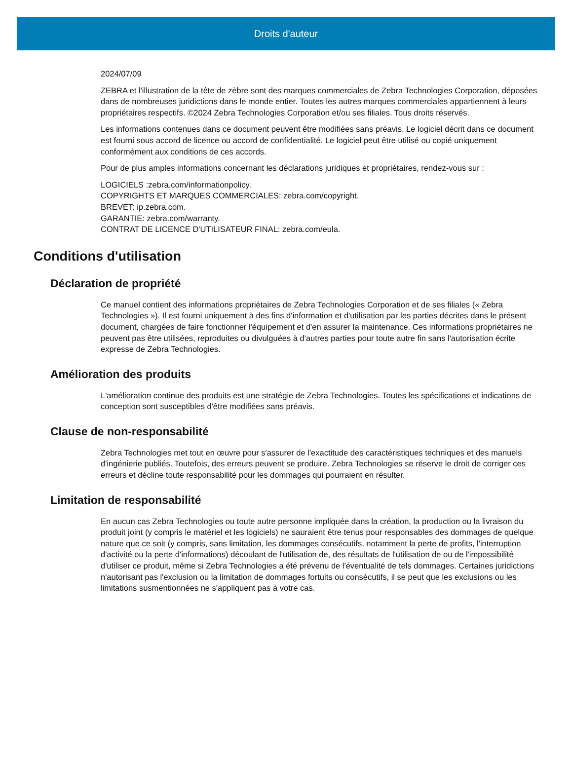Droits d'auteur
2024/07/09
ZEBRA et l'illustration de la tête de zèbre sont des marques commerciales de Zebra Technologies Corporation, déposées dans de nombreuses juridictions dans le monde entier. Toutes les autres marques commerciales appartiennent à leurs propriétaires respectifs. ©2024 Zebra Technologies Corporation et/ou ses filiales. Tous droits réservés.
Les informations contenues dans ce document peuvent être modifiées sans préavis. Le logiciel décrit dans ce document est fourni sous accord de licence ou accord de confidentialité. Le logiciel peut être utilisé ou copié uniquement conformément aux conditions de ces accords.
Pour de plus amples informations concernant les déclarations juridiques et propriétaires, rendez-vous sur :
LOGICIELS :zebra.com/informationpolicy.
COPYRIGHTS ET MARQUES COMMERCIALES: zebra.com/copyright.
BREVET: ip.zebra.com.
GARANTIE: zebra.com/warranty.
CONTRAT DE LICENCE D'UTILISATEUR FINAL: zebra.com/eula.
Conditions d'utilisation
Déclaration de propriété
Ce manuel contient des informations propriétaires de Zebra Technologies Corporation et de ses filiales (« Zebra Technologies »). Il est fourni uniquement à des fins d'information et d'utilisation par les parties décrites dans le présent document, chargées de faire fonctionner l'équipement et d'en assurer la maintenance. Ces informations propriétaires ne peuvent pas être utilisées, reproduites ou divulguées à d'autres parties pour toute autre fin sans l'autorisation écrite expresse de Zebra Technologies.
Amélioration des produits
L'amélioration continue des produits est une stratégie de Zebra Technologies. Toutes les spécifications et indications de conception sont susceptibles d'être modifiées sans préavis.
Clause de non-responsabilité
Zebra Technologies met tout en œuvre pour s'assurer de l'exactitude des caractéristiques techniques et des manuels d'ingénierie publiés. Toutefois, des erreurs peuvent se produire. Zebra Technologies se réserve le droit de corriger ces erreurs et décline toute responsabilité pour les dommages qui pourraient en résulter.
Limitation de responsabilité
En aucun cas Zebra Technologies ou toute autre personne impliquée dans la création, la production ou la livraison du produit joint (y compris le matériel et les logiciels) ne sauraient être tenus pour responsables des dommages de quelque nature que ce soit (y compris, sans limitation, les dommages consécutifs, notamment la perte de profits, l'interruption d'activité ou la perte d'informations) découlant de l'utilisation de, des résultats de l'utilisation de ou de l'impossibilité d'utiliser ce produit, même si Zebra Technologies a été prévenu de l'éventualité de tels dommages. Certaines juridictions n'autorisant pas l'exclusion ou la limitation de dommages fortuits ou consécutifs, il se peut que les exclusions ou les limitations susmentionnées ne s'appliquent pas à votre cas.